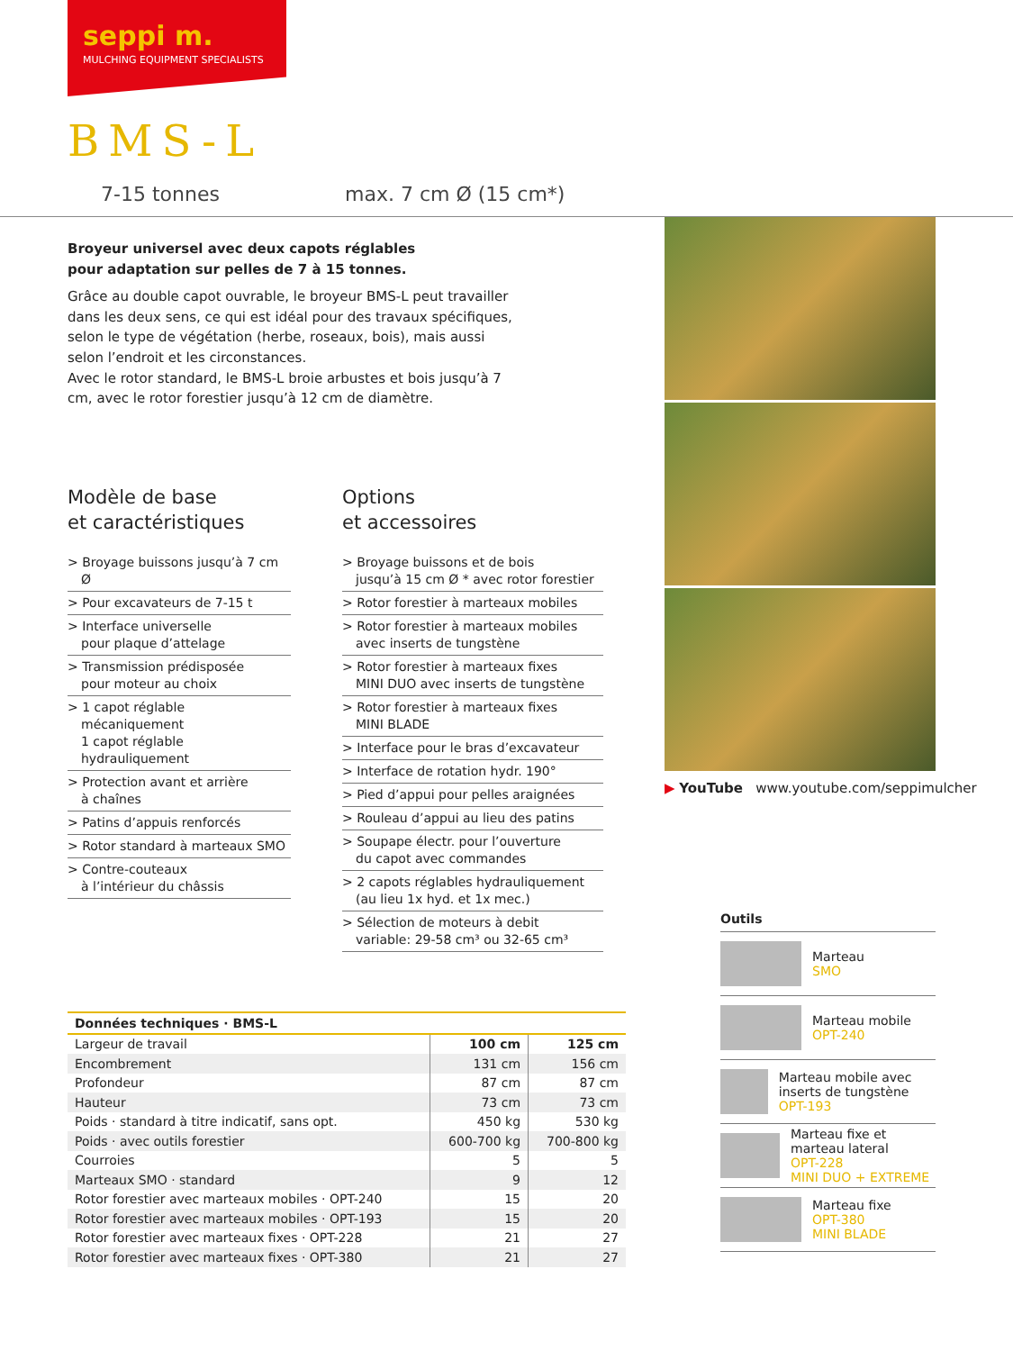seppi m.
MULCHING EQUIPMENT SPECIALISTS
BMS-L
7-15 tonnes max. 7 cm Ø (15 cm*)
Broyeur universel avec deux capots réglables
pour adaptation sur pelles de 7 à 15 tonnes.
Grâce au double capot ouvrable, le broyeur BMS-L peut travailler dans les deux sens, ce qui est idéal pour des travaux spécifiques, selon le type de végétation (herbe, roseaux, bois), mais aussi selon l’endroit et les circonstances.
Avec le rotor standard, le BMS-L broie arbustes et bois jusqu’à 7 cm, avec le rotor forestier jusqu’à 12 cm de diamètre.
Modèle de base
et caractéristiques
> Broyage buissons jusqu’à 7 cm Ø
> Pour excavateurs de 7-15 t
> Interface universelle
pour plaque d’attelage
> Transmission prédisposée
pour moteur au choix
> 1 capot réglable mécaniquement
1 capot réglable hydrauliquement
> Protection avant et arrière
à chaînes
> Patins d’appuis renforcés
> Rotor standard à marteaux SMO
> Contre-couteaux
à l’intérieur du châssis
Options
et accessoires
> Broyage buissons et de bois
jusqu’à 15 cm Ø * avec rotor forestier
> Rotor forestier à marteaux mobiles
> Rotor forestier à marteaux mobiles
avec inserts de tungstène
> Rotor forestier à marteaux fixes
MINI DUO avec inserts de tungstène
> Rotor forestier à marteaux fixes
MINI BLADE
> Interface pour le bras d’excavateur
> Interface de rotation hydr. 190°
> Pied d’appui pour pelles araignées
> Rouleau d’appui au lieu des patins
> Soupape électr. pour l’ouverture
du capot avec commandes
> 2 capots réglables hydrauliquement
(au lieu 1x hyd. et 1x mec.)
> Sélection de moteurs à debit
variable: 29-58 cm³ ou 32-65 cm³
▶ YouTube www.youtube.com/seppimulcher
| Données techniques · BMS-L | | |
| --- | --- | --- |
| Largeur de travail | 100 cm | 125 cm |
| Encombrement | 131 cm | 156 cm |
| Profondeur | 87 cm | 87 cm |
| Hauteur | 73 cm | 73 cm |
| Poids · standard à titre indicatif, sans opt. | 450 kg | 530 kg |
| Poids · avec outils forestier | 600-700 kg | 700-800 kg |
| Courroies | 5 | 5 |
| Marteaux SMO · standard | 9 | 12 |
| Rotor forestier avec marteaux mobiles · OPT-240 | 15 | 20 |
| Rotor forestier avec marteaux mobiles · OPT-193 | 15 | 20 |
| Rotor forestier avec marteaux fixes · OPT-228 | 21 | 27 |
| Rotor forestier avec marteaux fixes · OPT-380 | 21 | 27 |
Outils
Marteau
SMO
Marteau mobile
OPT-240
Marteau mobile avec inserts de tungstène
OPT-193
Marteau fixe et marteau lateral
OPT-228
MINI DUO + EXTREME
Marteau fixe
OPT-380
MINI BLADE